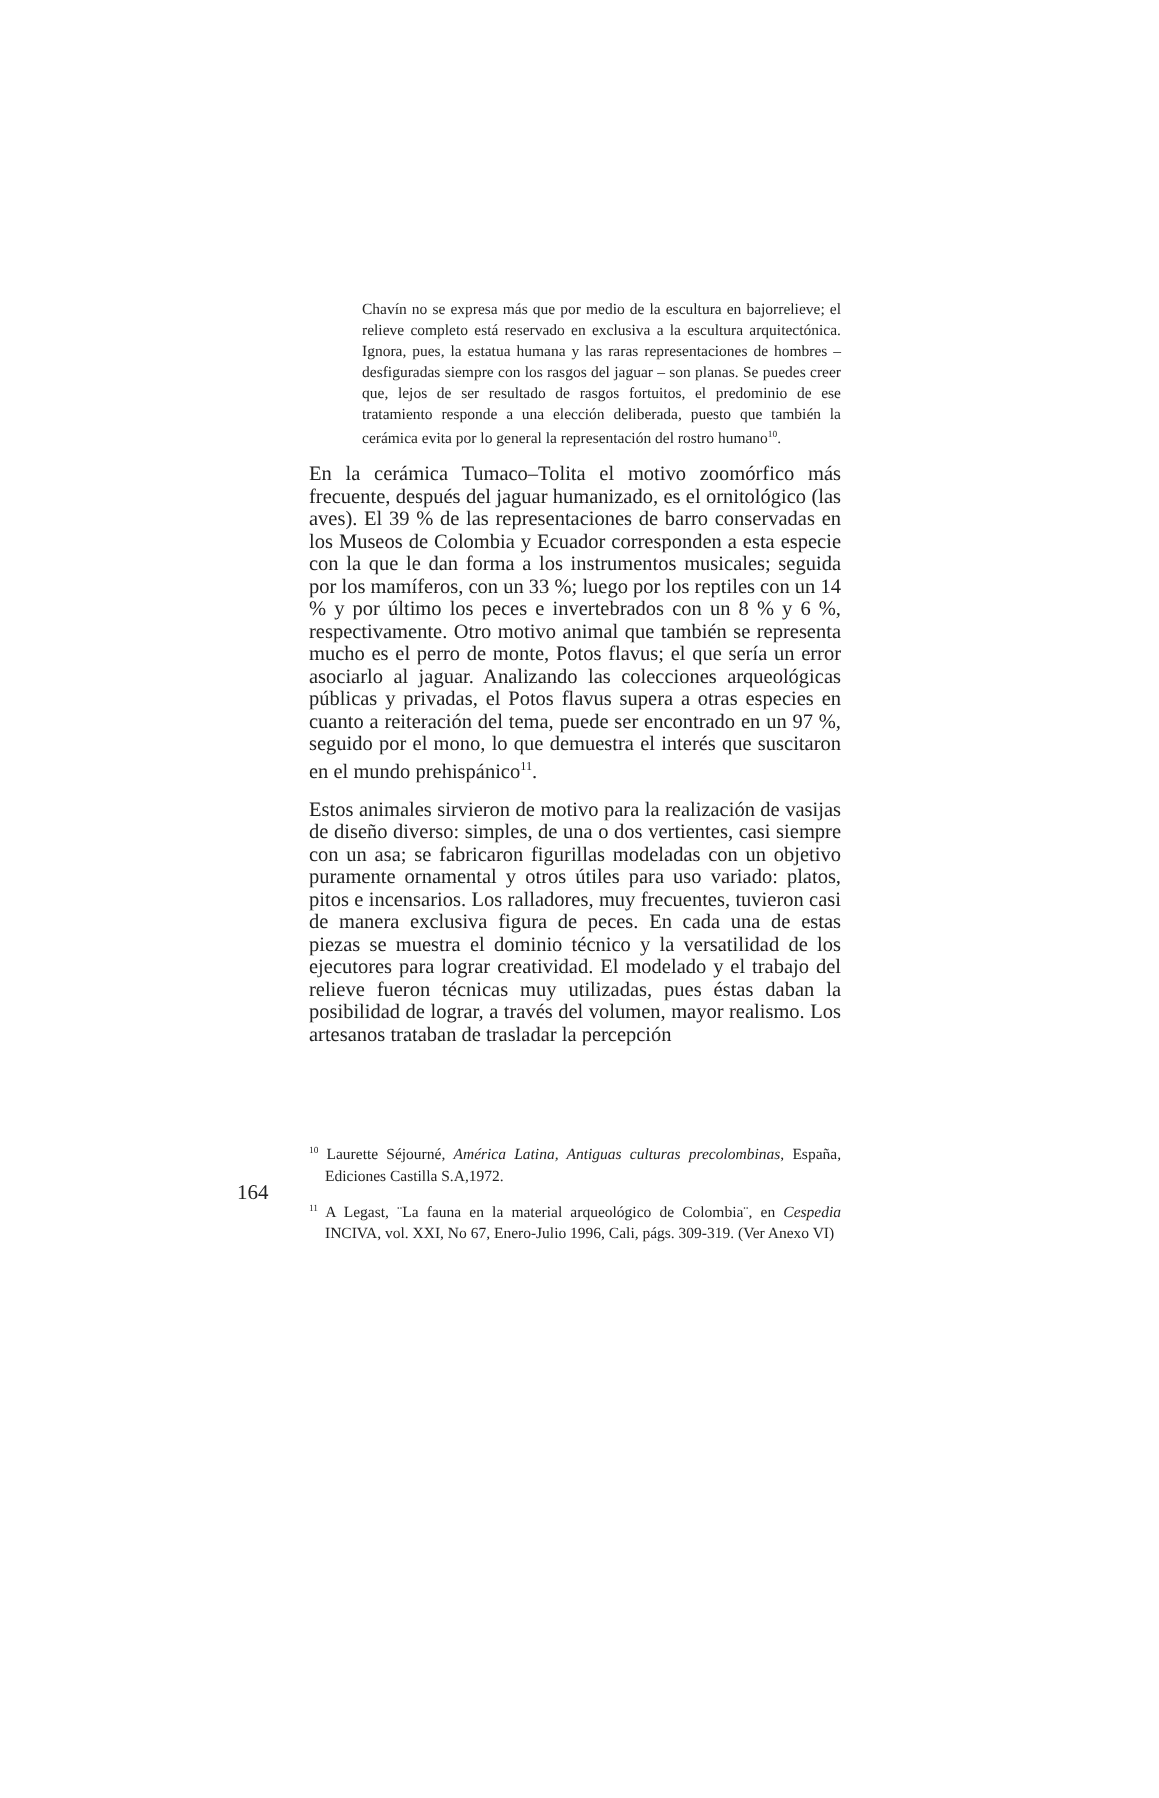Chavín no se expresa más que por medio de la escultura en bajorrelieve; el relieve completo está reservado en exclusiva a la escultura arquitectónica. Ignora, pues, la estatua humana y las raras representaciones de hombres – desfiguradas siempre con los rasgos del jaguar – son planas. Se puedes creer que, lejos de ser resultado de rasgos fortuitos, el predominio de ese tratamiento responde a una elección deliberada, puesto que también la cerámica evita por lo general la representación del rostro humano<sup>10</sup>.
En la cerámica Tumaco–Tolita el motivo zoomórfico más frecuente, después del jaguar humanizado, es el ornitológico (las aves). El 39 % de las representaciones de barro conservadas en los Museos de Colombia y Ecuador corresponden a esta especie con la que le dan forma a los instrumentos musicales; seguida por los mamíferos, con un 33 %; luego por los reptiles con un 14 % y por último los peces e invertebrados con un 8 % y 6 %, respectivamente. Otro motivo animal que también se representa mucho es el perro de monte, Potos flavus; el que sería un error asociarlo al jaguar. Analizando las colecciones arqueológicas públicas y privadas, el Potos flavus supera a otras especies en cuanto a reiteración del tema, puede ser encontrado en un 97 %, seguido por el mono, lo que demuestra el interés que suscitaron en el mundo prehispánico<sup>11</sup>.
Estos animales sirvieron de motivo para la realización de vasijas de diseño diverso: simples, de una o dos vertientes, casi siempre con un asa; se fabricaron figurillas modeladas con un objetivo puramente ornamental y otros útiles para uso variado: platos, pitos e incensarios. Los ralladores, muy frecuentes, tuvieron casi de manera exclusiva figura de peces. En cada una de estas piezas se muestra el dominio técnico y la versatilidad de los ejecutores para lograr creatividad. El modelado y el trabajo del relieve fueron técnicas muy utilizadas, pues éstas daban la posibilidad de lograr, a través del volumen, mayor realismo. Los artesanos trataban de trasladar la percepción
164
<sup>10</sup> Laurette Séjourné, América Latina, Antiguas culturas precolombinas, España, Ediciones Castilla S.A,1972.
<sup>11</sup> A Legast, ¨La fauna en la material arqueológico de Colombia¨, en Cespedia INCIVA, vol. XXI, No 67, Enero-Julio 1996, Cali, págs. 309-319. (Ver Anexo VI)